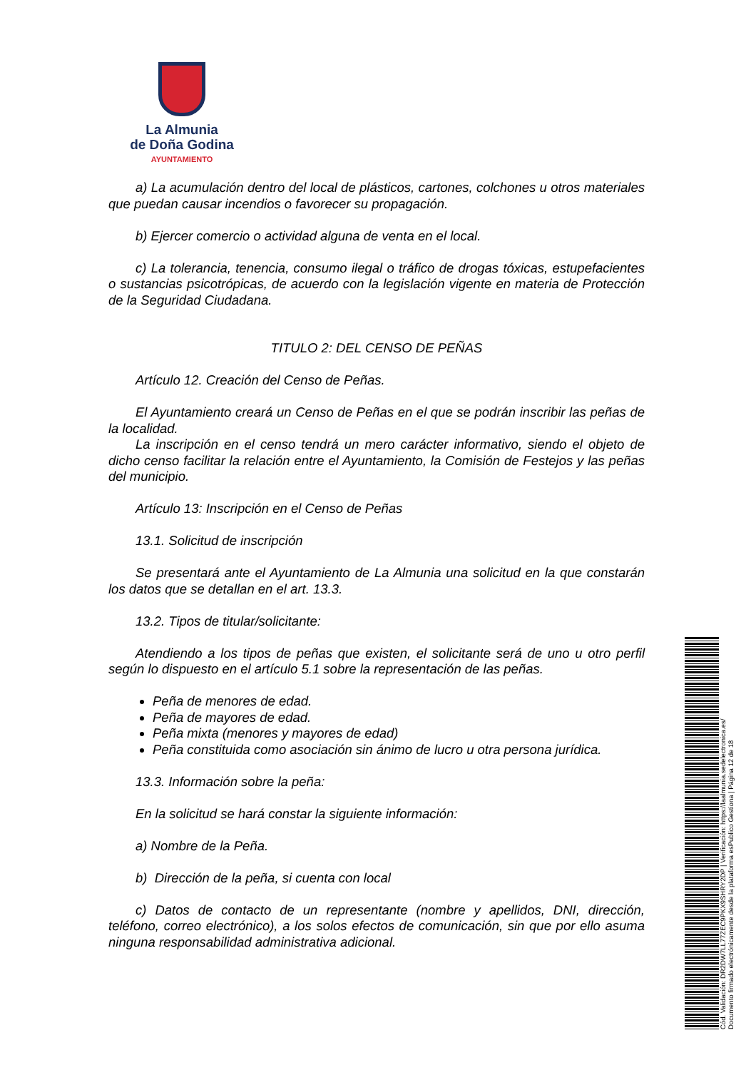La Almunia
de Doña Godina
AYUNTAMIENTO
a) La acumulación dentro del local de plásticos, cartones, colchones u otros materiales que puedan causar incendios o favorecer su propagación.
b) Ejercer comercio o actividad alguna de venta en el local.
c) La tolerancia, tenencia, consumo ilegal o tráfico de drogas tóxicas, estupefacientes o sustancias psicotrópicas, de acuerdo con la legislación vigente en materia de Protección de la Seguridad Ciudadana.
TITULO 2: DEL CENSO DE PEÑAS
Artículo 12. Creación del Censo de Peñas.
El Ayuntamiento creará un Censo de Peñas en el que se podrán inscribir las peñas de la localidad.
La inscripción en el censo tendrá un mero carácter informativo, siendo el objeto de dicho censo facilitar la relación entre el Ayuntamiento, la Comisión de Festejos y las peñas del municipio.
Artículo 13: Inscripción en el Censo de Peñas
13.1. Solicitud de inscripción
Se presentará ante el Ayuntamiento de La Almunia una solicitud en la que constarán los datos que se detallan en el art. 13.3.
13.2. Tipos de titular/solicitante:
Atendiendo a los tipos de peñas que existen, el solicitante será de uno u otro perfil según lo dispuesto en el artículo 5.1 sobre la representación de las peñas.
Peña de menores de edad.
Peña de mayores de edad.
Peña mixta (menores y mayores de edad)
Peña constituida como asociación sin ánimo de lucro u otra persona jurídica.
13.3. Información sobre la peña:
En la solicitud se hará constar la siguiente información:
a) Nombre de la Peña.
b) Dirección de la peña, si cuenta con local
c) Datos de contacto de un representante (nombre y apellidos, DNI, dirección, teléfono, correo electrónico), a los solos efectos de comunicación, sin que por ello asuma ninguna responsabilidad administrativa adicional.
Cód. Validación: DR2DW7LL77ZEC9PKX9SHRY2DP | Verificación: https://laalmunia.sedelectronica.es/
Documento firmado electrónicamente desde la plataforma esPublico Gestiona | Página 12 de 18